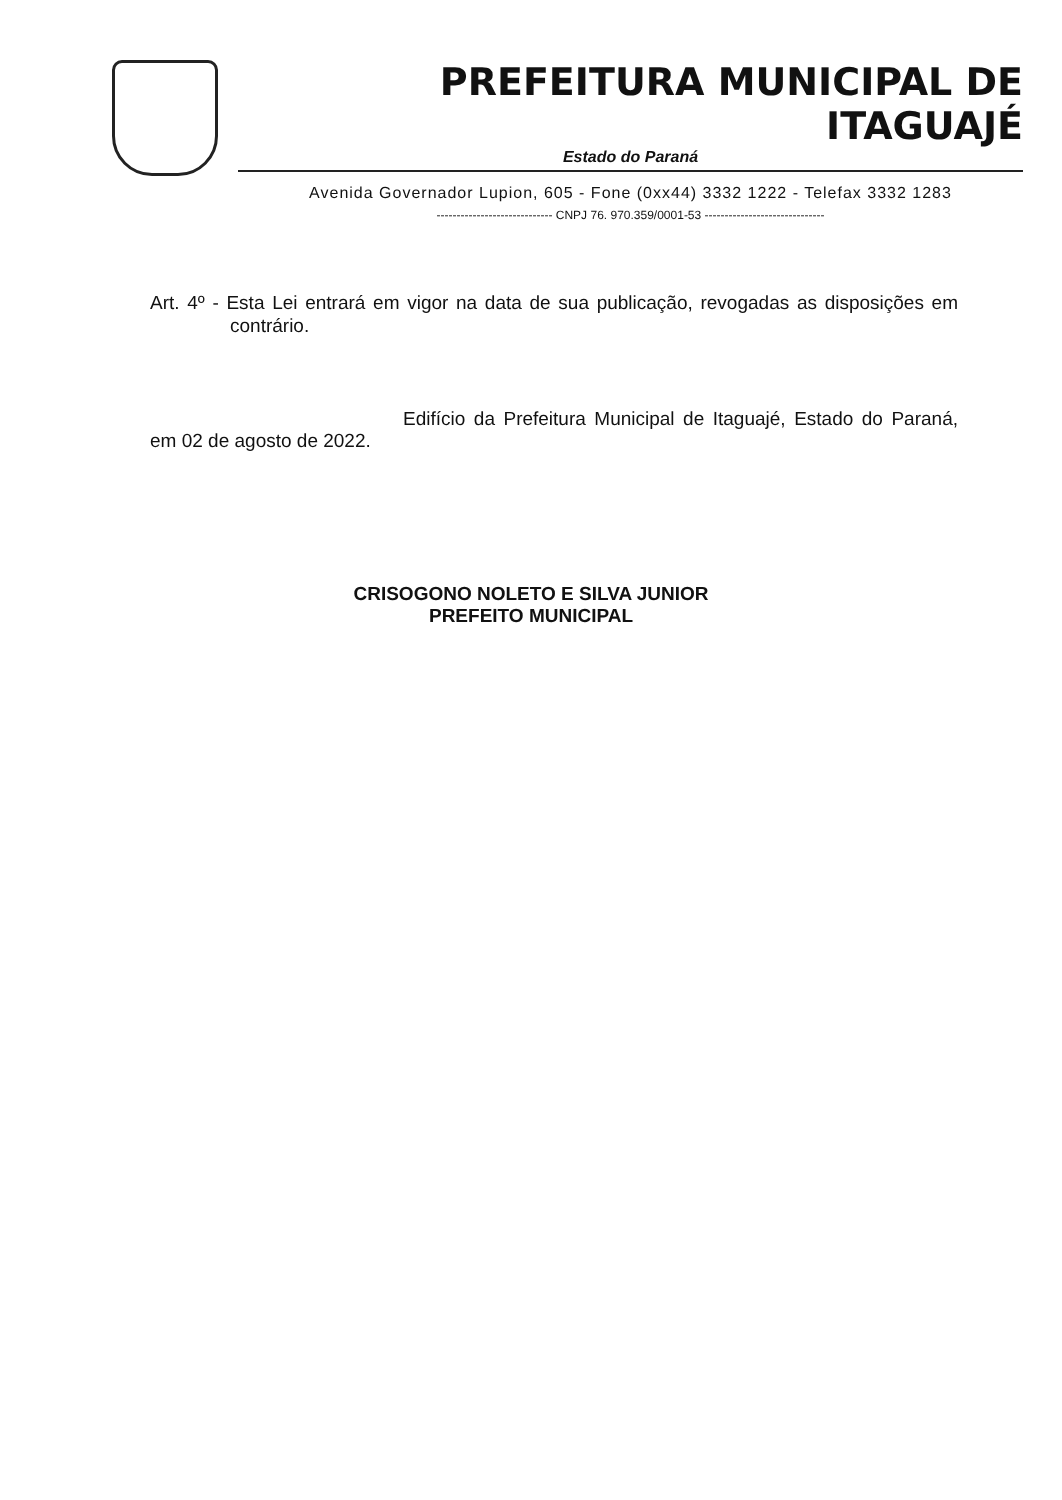PREFEITURA MUNICIPAL DE ITAGUAJÉ
Estado do Paraná
Avenida Governador Lupion, 605 - Fone (0xx44) 3332 1222 - Telefax 3332 1283
----------------------------- CNPJ 76. 970.359/0001-53 ------------------------------
Art. 4º - Esta Lei entrará em vigor na data de sua publicação, revogadas as disposições em contrário.
Edifício da Prefeitura Municipal de Itaguajé, Estado do Paraná, em 02 de agosto de 2022.
CRISOGONO NOLETO E SILVA JUNIOR
PREFEITO MUNICIPAL